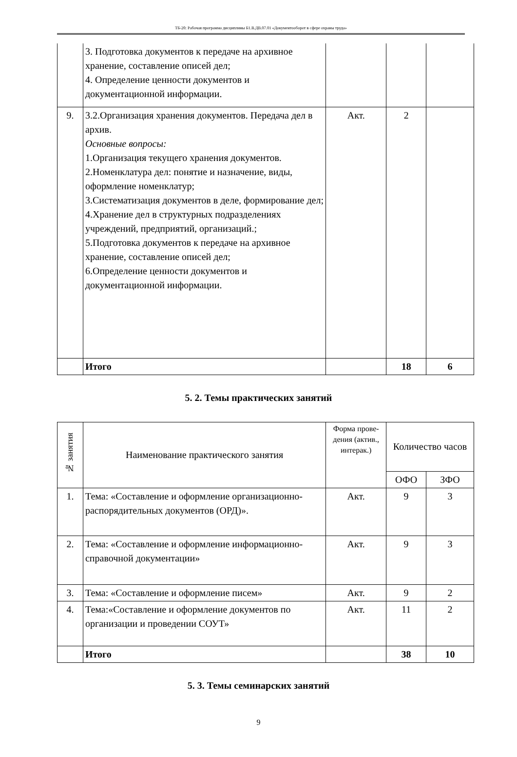ТБ-20: Рабочая программа дисциплины Б1.В.ДВ.07.01 «Документооборот в сфере охраны труда»
| | 3. Подготовка документов к передаче на архивное хранение, составление описей дел; 4. Определение ценности документов и документационной информации. | | | |
| 9. | 3.2.Организация хранения документов. Передача дел в архив. Основные вопросы: 1.Организация текущего хранения документов. 2.Номенклатура дел: понятие и назначение, виды, оформление номенклатур; 3.Систематизация документов в деле, формирование дел; 4.Хранение дел в структурных подразделениях учреждений, предприятий, организаций.; 5.Подготовка документов к передаче на архивное хранение, составление описей дел; 6.Определение ценности документов и документационной информации. | Акт. | 2 | |
| | Итого | | 18 | 6 |
5. 2. Темы практических занятий
| № занятия | Наименование практического занятия | Форма прове-дения (актив., интерак.) | Количество часов | |
| --- | --- | --- | --- | --- |
| | | | ОФО | ЗФО |
| 1. | Тема: «Составление и оформление организационно-распорядительных документов (ОРД)». | Акт. | 9 | 3 |
| 2. | Тема: «Составление и оформление информационно-справочной документации» | Акт. | 9 | 3 |
| 3. | Тема: «Составление и оформление писем» | Акт. | 9 | 2 |
| 4. | Тема:«Составление и оформление документов по организации и проведении СОУТ» | Акт. | 11 | 2 |
| | Итого | | 38 | 10 |
5. 3. Темы семинарских занятий
9